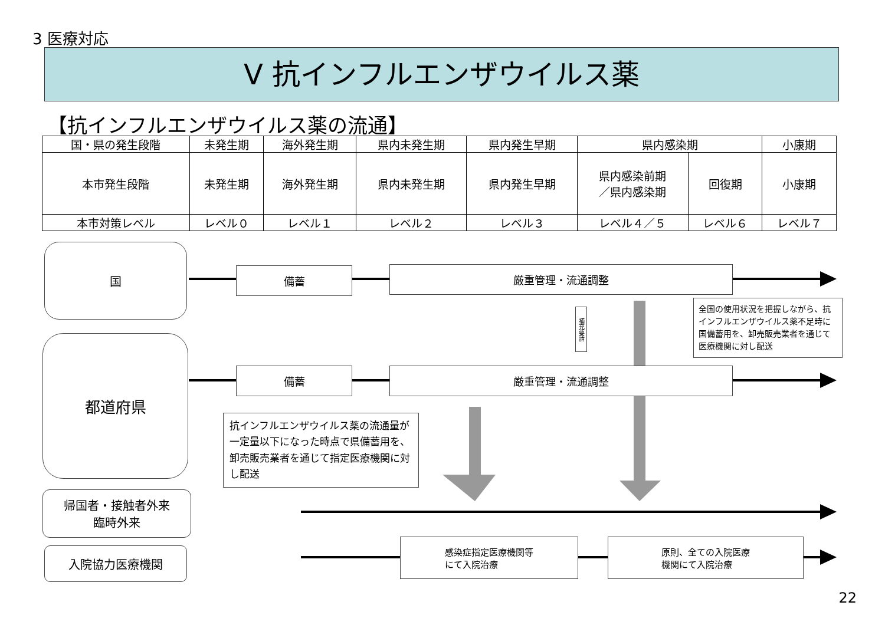3 医療対応
Ⅴ 抗インフルエンザウイルス薬
【抗インフルエンザウイルス薬の流通】
| 国・県の発生段階 | 未発生期 | 海外発生期 | 県内未発生期 | 県内発生早期 | 県内感染期 | | 小康期 |
| --- | --- | --- | --- | --- | --- | --- | --- |
| 本市発生段階 | 未発生期 | 海外発生期 | 県内未発生期 | 県内発生早期 | 県内感染前期 ／県内感染期 | 回復期 | 小康期 |
| 本市対策レベル | レベル０ | レベル１ | レベル２ | レベル３ | レベル４／５ | レベル６ | レベル７ |
国
都道府県
帰国者・接触者外来
臨時外来
入院協力医療機関
備蓄 厳重管理・流通調整
備蓄 厳重管理・流通調整
補充要請
全国の使用状況を把握しながら、抗インフルエンザウイルス薬不足時に国備蓄用を、卸売販売業者を通じて医療機関に対し配送
抗インフルエンザウイルス薬の流通量が一定量以下になった時点で県備蓄用を、卸売販売業者を通じて指定医療機関に対し配送
感染症指定医療機関等
にて入院治療
原則、全ての入院医療
機関にて入院治療
22